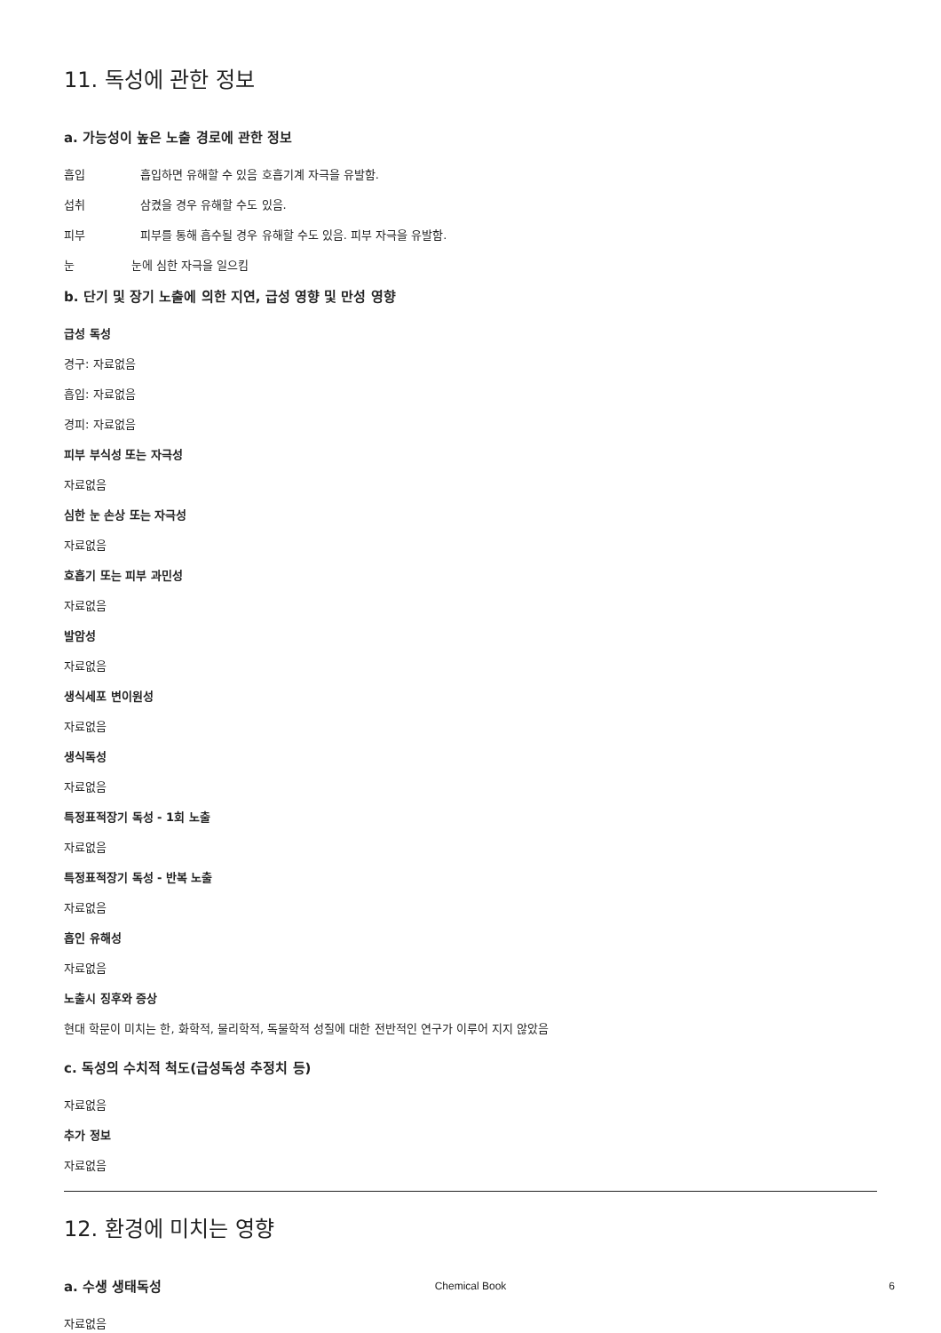11. 독성에 관한 정보
a. 가능성이 높은 노출 경로에 관한 정보
흡입 흡입하면 유해할 수 있음 호흡기계 자극을 유발함.
섭취 삼켰을 경우 유해할 수도 있음.
피부 피부를 통해 흡수될 경우 유해할 수도 있음. 피부 자극을 유발함.
눈 눈에 심한 자극을 일으킴
b. 단기 및 장기 노출에 의한 지연, 급성 영향 및 만성 영향
급성 독성
경구: 자료없음
흡입: 자료없음
경피: 자료없음
피부 부식성 또는 자극성
자료없음
심한 눈 손상 또는 자극성
자료없음
호흡기 또는 피부 과민성
자료없음
발암성
자료없음
생식세포 변이원성
자료없음
생식독성
자료없음
특정표적장기 독성 - 1회 노출
자료없음
특정표적장기 독성 - 반복 노출
자료없음
흡인 유해성
자료없음
노출시 징후와 증상
현대 학문이 미치는 한, 화학적, 물리학적, 독물학적 성질에 대한 전반적인 연구가 이루어 지지 않았음
c. 독성의 수치적 척도(급성독성 추정치 등)
자료없음
추가 정보
자료없음
12. 환경에 미치는 영향
a. 수생 생태독성
자료없음
Chemical Book 6